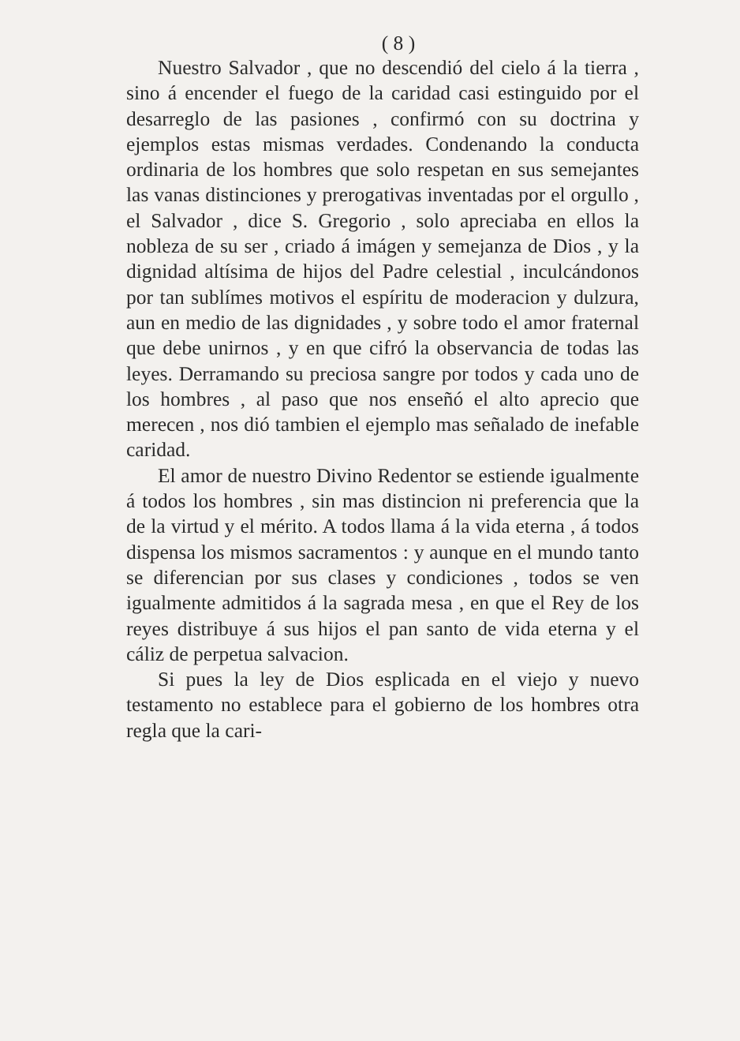( 8 )
Nuestro Salvador , que no descendió del cielo á la tierra , sino á encender el fuego de la caridad casi estinguido por el desarreglo de las pasiones , confirmó con su doctrina y ejemplos estas mismas verdades. Condenando la conducta ordinaria de los hombres que solo respetan en sus semejantes las vanas distinciones y prerogativas inventadas por el orgullo , el Salvador , dice S. Gregorio , solo apreciaba en ellos la nobleza de su ser , criado á imágen y semejanza de Dios , y la dignidad altísima de hijos del Padre celestial , inculcándonos por tan sublímes motivos el espíritu de moderacion y dulzura, aun en medio de las dignidades , y sobre todo el amor fraternal que debe unirnos , y en que cifró la observancia de todas las leyes. Derramando su preciosa sangre por todos y cada uno de los hombres , al paso que nos enseñó el alto aprecio que merecen , nos dió tambien el ejemplo mas señalado de inefable caridad.
El amor de nuestro Divino Redentor se estiende igualmente á todos los hombres , sin mas distincion ni preferencia que la de la virtud y el mérito. A todos llama á la vida eterna , á todos dispensa los mismos sacramentos : y aunque en el mundo tanto se diferencian por sus clases y condiciones , todos se ven igualmente admitidos á la sagrada mesa , en que el Rey de los reyes distribuye á sus hijos el pan santo de vida eterna y el cáliz de perpetua salvacion.
Si pues la ley de Dios esplicada en el viejo y nuevo testamento no establece para el gobierno de los hombres otra regla que la cari-